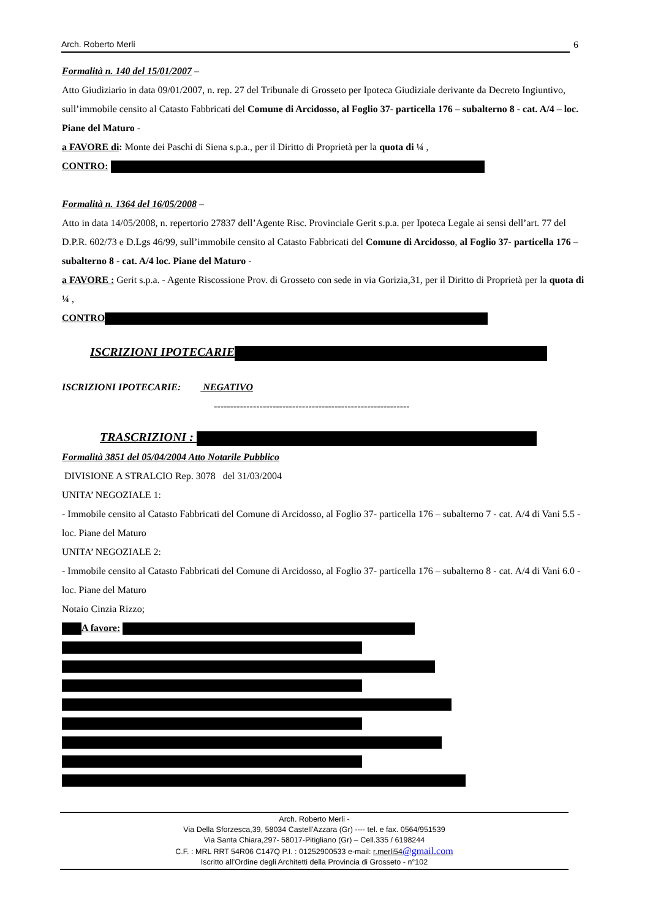Arch. Roberto Merli 6
Formalità n. 140 del 15/01/2007 –
Atto Giudiziario in data 09/01/2007, n. rep. 27 del Tribunale di Grosseto per Ipoteca Giudiziale derivante da Decreto Ingiuntivo, sull’immobile censito al Catasto Fabbricati del Comune di Arcidosso, al Foglio 37- particella 176 – subalterno 8 - cat. A/4 – loc. Piane del Maturo -
a FAVORE di: Monte dei Paschi di Siena s.p.a., per il Diritto di Proprietà per la quota di ¼ ,
CONTRO:
Formalità n. 1364 del 16/05/2008 –
Atto in data 14/05/2008, n. repertorio 27837 dell’Agente Risc. Provinciale Gerit s.p.a. per Ipoteca Legale ai sensi dell’art. 77 del D.P.R. 602/73 e D.Lgs 46/99, sull’immobile censito al Catasto Fabbricati del Comune di Arcidosso, al Foglio 37- particella 176 – subalterno 8 - cat. A/4 loc. Piane del Maturo -
a FAVORE : Gerit s.p.a. - Agente Riscossione Prov. di Grosseto con sede in via Gorizia,31, per il Diritto di Proprietà per la quota di ¼ ,
CONTRO
ISCRIZIONI IPOTECARIE
ISCRIZIONI IPOTECARIE: NEGATIVO
------------------------------------------------------------
TRASCRIZIONI :
Formalità 3851 del 05/04/2004 Atto Notarile Pubblico
DIVISIONE A STRALCIO Rep. 3078 del 31/03/2004
UNITA’ NEGOZIALE 1:
- Immobile censito al Catasto Fabbricati del Comune di Arcidosso, al Foglio 37- particella 176 – subalterno 7 - cat. A/4 di Vani 5.5 - loc. Piane del Maturo
UNITA’ NEGOZIALE 2:
- Immobile censito al Catasto Fabbricati del Comune di Arcidosso, al Foglio 37- particella 176 – subalterno 8 - cat. A/4 di Vani 6.0 - loc. Piane del Maturo
Notaio Cinzia Rizzo;
A favore:
Arch. Roberto Merli -
Via Della Sforzesca,39, 58034 Castell'Azzara (Gr) ---- tel. e fax. 0564/951539
Via Santa Chiara,297- 58017-Pitigliano (Gr) – Cell.335 / 6198244
C.F. : MRL RRT 54R06 C147Q P.I. : 01252900533 e-mail: r.merli54@gmail.com
Iscritto all’Ordine degli Architetti della Provincia di Grosseto - n°102